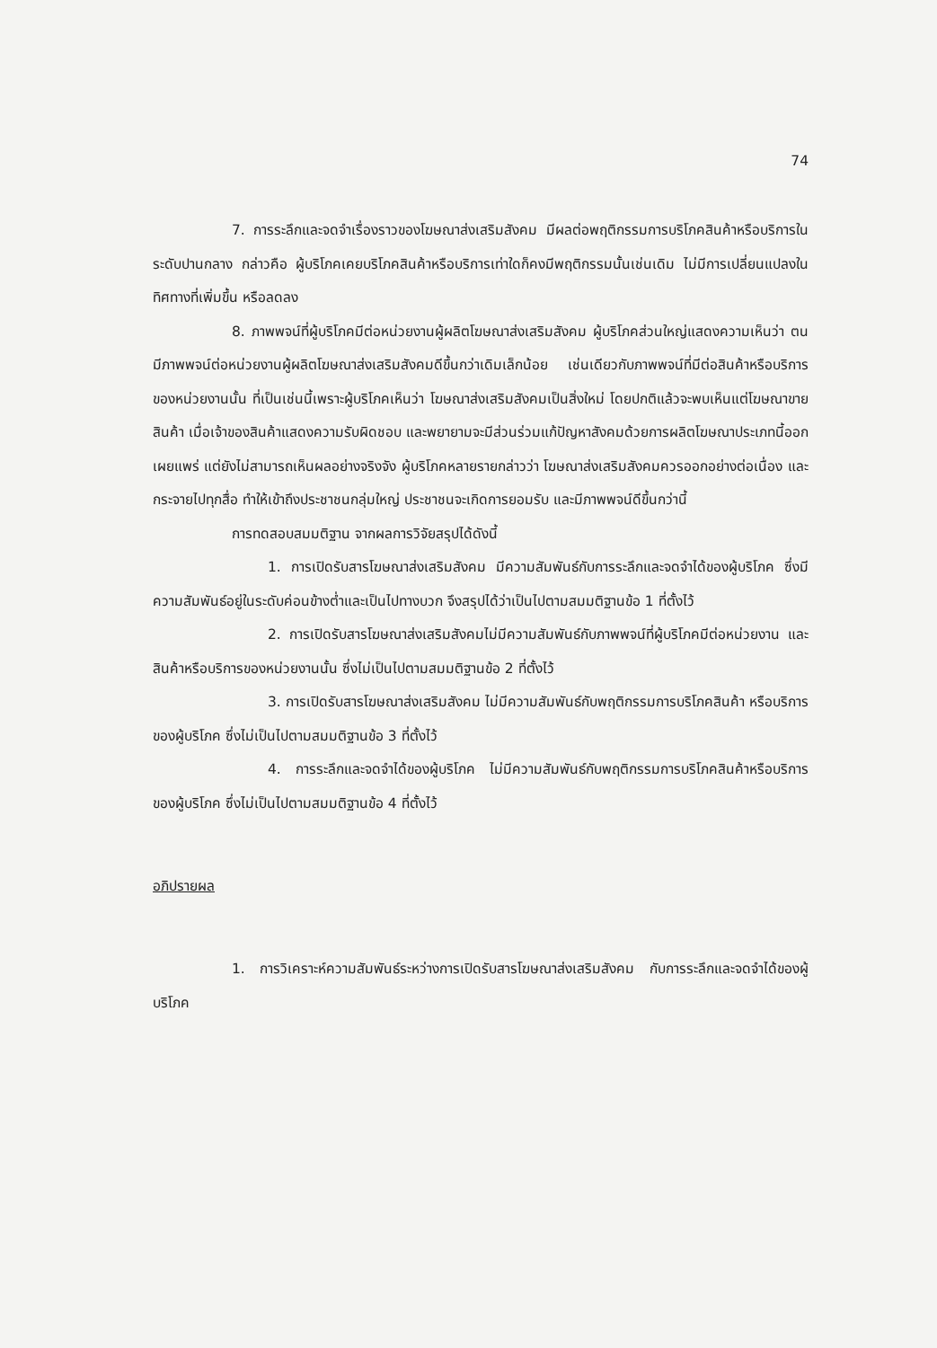74
7. การระลึกและจดจำเรื่องราวของโฆษณาส่งเสริมสังคม มีผลต่อพฤติกรรมการบริโภคสินค้าหรือบริการในระดับปานกลาง กล่าวคือ ผู้บริโภคเคยบริโภคสินค้าหรือบริการเท่าใดก็คงมีพฤติกรรมนั้นเช่นเดิม ไม่มีการเปลี่ยนแปลงในทิศทางที่เพิ่มขึ้น หรือลดลง
8. ภาพพจน์ที่ผู้บริโภคมีต่อหน่วยงานผู้ผลิตโฆษณาส่งเสริมสังคม ผู้บริโภคส่วนใหญ่แสดงความเห็นว่า ตนมีภาพพจน์ต่อหน่วยงานผู้ผลิตโฆษณาส่งเสริมสังคมดีขึ้นกว่าเดิมเล็กน้อย เช่นเดียวกับภาพพจน์ที่มีต่อสินค้าหรือบริการของหน่วยงานนั้น ที่เป็นเช่นนี้เพราะผู้บริโภคเห็นว่า โฆษณาส่งเสริมสังคมเป็นสิ่งใหม่ โดยปกติแล้วจะพบเห็นแต่โฆษณาขายสินค้า เมื่อเจ้าของสินค้าแสดงความรับผิดชอบ และพยายามจะมีส่วนร่วมแก้ปัญหาสังคมด้วยการผลิตโฆษณาประเภทนี้ออกเผยแพร่ แต่ยังไม่สามารถเห็นผลอย่างจริงจัง ผู้บริโภคหลายรายกล่าวว่า โฆษณาส่งเสริมสังคมควรออกอย่างต่อเนื่อง และกระจายไปทุกสื่อ ทำให้เข้าถึงประชาชนกลุ่มใหญ่ ประชาชนจะเกิดการยอมรับ และมีภาพพจน์ดีขึ้นกว่านี้
การทดสอบสมมติฐาน จากผลการวิจัยสรุปได้ดังนี้
1. การเปิดรับสารโฆษณาส่งเสริมสังคม มีความสัมพันธ์กับการระลึกและจดจำได้ของผู้บริโภค ซึ่งมีความสัมพันธ์อยู่ในระดับค่อนข้างต่ำและเป็นไปทางบวก จึงสรุปได้ว่าเป็นไปตามสมมติฐานข้อ 1 ที่ตั้งไว้
2. การเปิดรับสารโฆษณาส่งเสริมสังคมไม่มีความสัมพันธ์กับภาพพจน์ที่ผู้บริโภคมีต่อหน่วยงาน และสินค้าหรือบริการของหน่วยงานนั้น ซึ่งไม่เป็นไปตามสมมติฐานข้อ 2 ที่ตั้งไว้
3. การเปิดรับสารโฆษณาส่งเสริมสังคม ไม่มีความสัมพันธ์กับพฤติกรรมการบริโภคสินค้า หรือบริการของผู้บริโภค ซึ่งไม่เป็นไปตามสมมติฐานข้อ 3 ที่ตั้งไว้
4. การระลึกและจดจำได้ของผู้บริโภค ไม่มีความสัมพันธ์กับพฤติกรรมการบริโภคสินค้าหรือบริการของผู้บริโภค ซึ่งไม่เป็นไปตามสมมติฐานข้อ 4 ที่ตั้งไว้
อภิปรายผล
1. การวิเคราะห์ความสัมพันธ์ระหว่างการเปิดรับสารโฆษณาส่งเสริมสังคม กับการระลึกและจดจำได้ของผู้บริโภค